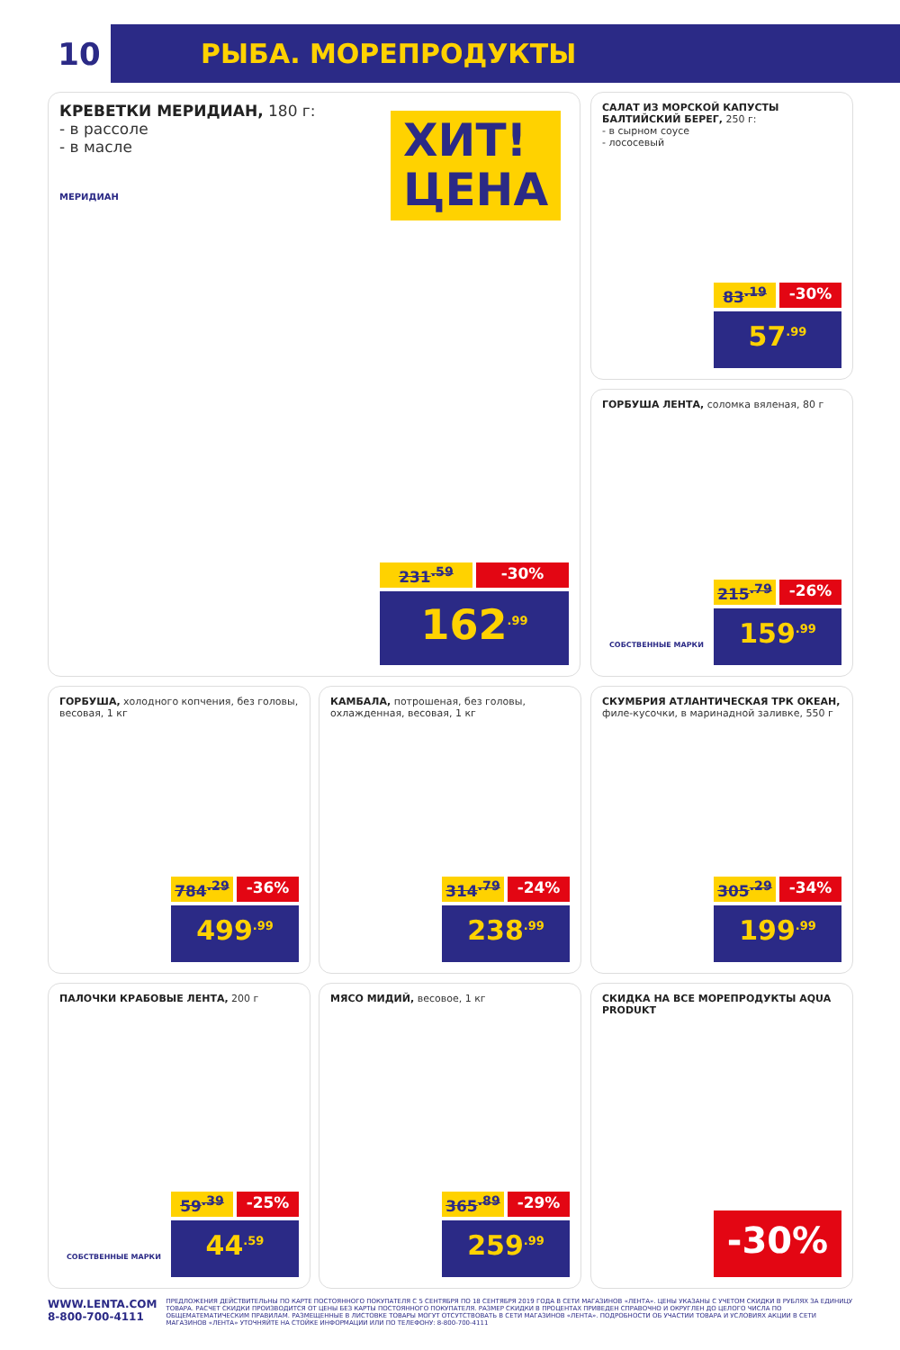10
РЫБА. МОРЕПРОДУКТЫ
КРЕВЕТКИ МЕРИДИАН, 180 г:
- в рассоле
- в масле
МЕРИДИАН
ХИТ!
ЦЕНА
231<sup>.59</sup> -30%
162<sup>.99</sup>
САЛАТ ИЗ МОРСКОЙ КАПУСТЫ БАЛТИЙСКИЙ БЕРЕГ, 250 г:
- в сырном соусе
- лососевый
83<sup>.19</sup> -30%
57<sup>.99</sup>
ГОРБУША ЛЕНТА, соломка вяленая, 80 г
СОБСТВЕННЫЕ МАРКИ
215<sup>.79</sup> -26%
159<sup>.99</sup>
ГОРБУША, холодного копчения, без головы, весовая, 1 кг
784<sup>.29</sup> -36%
499<sup>.99</sup>
КАМБАЛА, потрошеная, без головы, охлажденная, весовая, 1 кг
314<sup>.79</sup> -24%
238<sup>.99</sup>
СКУМБРИЯ АТЛАНТИЧЕСКАЯ ТРК ОКЕАН, филе-кусочки, в маринадной заливке, 550 г
305<sup>.29</sup> -34%
199<sup>.99</sup>
ПАЛОЧКИ КРАБОВЫЕ ЛЕНТА, 200 г
СОБСТВЕННЫЕ МАРКИ
59<sup>.39</sup> -25%
44<sup>.59</sup>
МЯСО МИДИЙ, весовое, 1 кг
365<sup>.89</sup> -29%
259<sup>.99</sup>
СКИДКА НА ВСЕ МОРЕПРОДУКТЫ AQUA PRODUKT
-30%
WWW.LENTA.COM
8-800-700-4111
ПРЕДЛОЖЕНИЯ ДЕЙСТВИТЕЛЬНЫ ПО КАРТЕ ПОСТОЯННОГО ПОКУПАТЕЛЯ С 5 СЕНТЯБРЯ ПО 18 СЕНТЯБРЯ 2019 ГОДА В СЕТИ МАГАЗИНОВ «ЛЕНТА». ЦЕНЫ УКАЗАНЫ С УЧЕТОМ СКИДКИ В РУБЛЯХ ЗА ЕДИНИЦУ ТОВАРА. РАСЧЕТ СКИДКИ ПРОИЗВОДИТСЯ ОТ ЦЕНЫ БЕЗ КАРТЫ ПОСТОЯННОГО ПОКУПАТЕЛЯ. РАЗМЕР СКИДКИ В ПРОЦЕНТАХ ПРИВЕДЕН СПРАВОЧНО И ОКРУГЛЕН ДО ЦЕЛОГО ЧИСЛА ПО ОБЩЕМАТЕМАТИЧЕСКИМ ПРАВИЛАМ. РАЗМЕЩЕННЫЕ В ЛИСТОВКЕ ТОВАРЫ МОГУТ ОТСУТСТВОВАТЬ В СЕТИ МАГАЗИНОВ «ЛЕНТА». ПОДРОБНОСТИ ОБ УЧАСТИИ ТОВАРА И УСЛОВИЯХ АКЦИИ В СЕТИ МАГАЗИНОВ «ЛЕНТА» УТОЧНЯЙТЕ НА СТОЙКЕ ИНФОРМАЦИИ ИЛИ ПО ТЕЛЕФОНУ: 8-800-700-4111